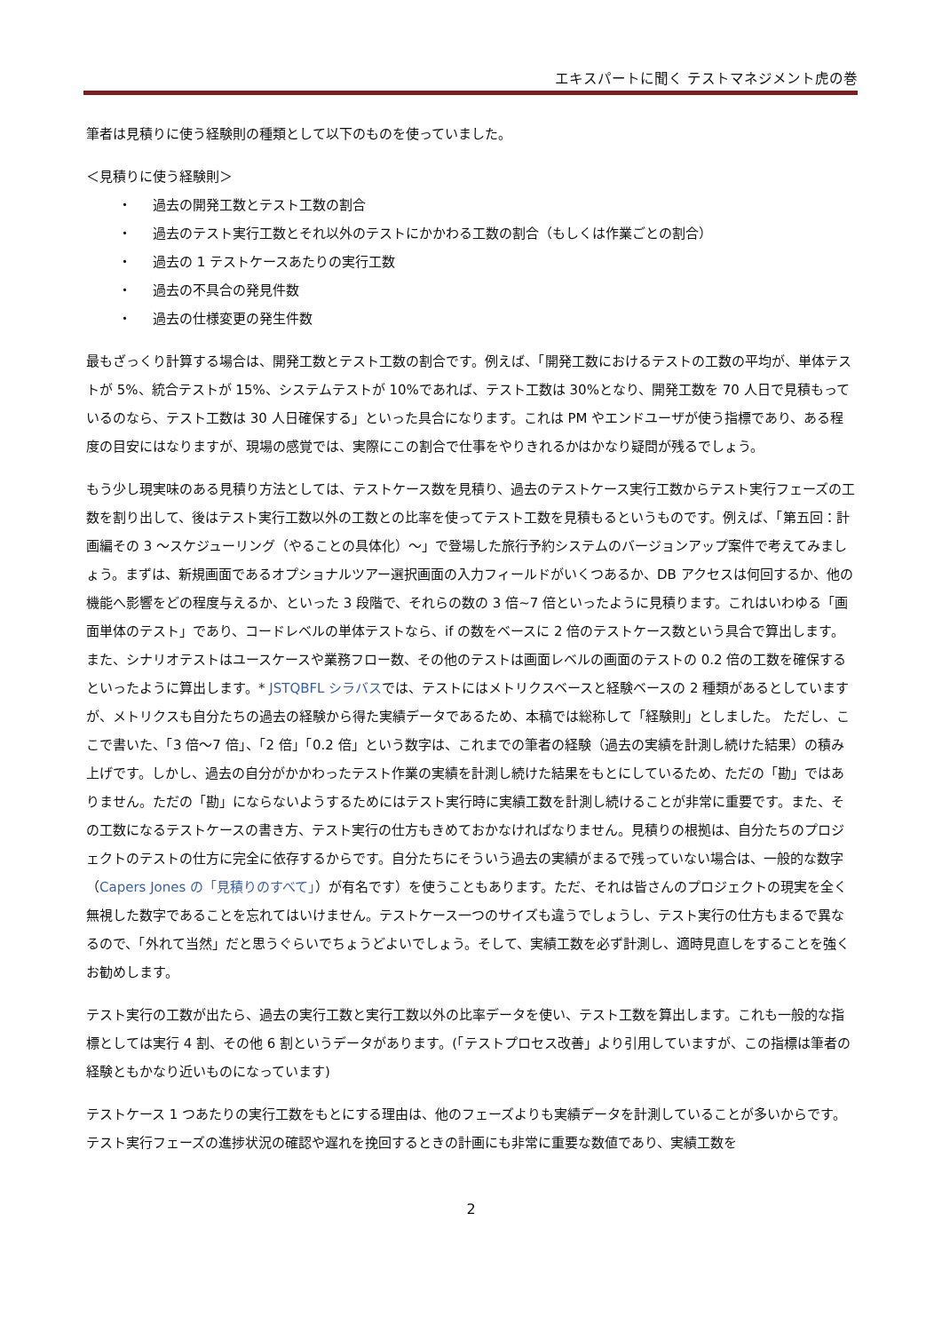エキスパートに聞く テストマネジメント虎の巻
筆者は見積りに使う経験則の種類として以下のものを使っていました。
＜見積りに使う経験則＞
・ 過去の開発工数とテスト工数の割合
・ 過去のテスト実行工数とそれ以外のテストにかかわる工数の割合（もしくは作業ごとの割合）
・ 過去の 1 テストケースあたりの実行工数
・ 過去の不具合の発見件数
・ 過去の仕様変更の発生件数
最もざっくり計算する場合は、開発工数とテスト工数の割合です。例えば、「開発工数におけるテストの工数の平均が、単体テストが 5%、統合テストが 15%、システムテストが 10%であれば、テスト工数は 30%となり、開発工数を 70 人日で見積もっているのなら、テスト工数は 30 人日確保する」といった具合になります。これは PM やエンドユーザが使う指標であり、ある程度の目安にはなりますが、現場の感覚では、実際にこの割合で仕事をやりきれるかはかなり疑問が残るでしょう。
もう少し現実味のある見積り方法としては、テストケース数を見積り、過去のテストケース実行工数からテスト実行フェーズの工数を割り出して、後はテスト実行工数以外の工数との比率を使ってテスト工数を見積もるというものです。例えば、「第五回：計画編その 3 ～スケジューリング（やることの具体化）～」で登場した旅行予約システムのバージョンアップ案件で考えてみましょう。まずは、新規画面であるオプショナルツアー選択画面の入力フィールドがいくつあるか、DB アクセスは何回するか、他の機能へ影響をどの程度与えるか、といった 3 段階で、それらの数の 3 倍~7 倍といったように見積ります。これはいわゆる「画面単体のテスト」であり、コードレベルの単体テストなら、if の数をベースに 2 倍のテストケース数という具合で算出します。また、シナリオテストはユースケースや業務フロー数、その他のテストは画面レベルの画面のテストの 0.2 倍の工数を確保するといったように算出します。* JSTQBFL シラバスでは、テストにはメトリクスベースと経験ベースの 2 種類があるとしていますが、メトリクスも自分たちの過去の経験から得た実績データであるため、本稿では総称して「経験則」としました。 ただし、ここで書いた、「3 倍～7 倍」、「2 倍」「0.2 倍」という数字は、これまでの筆者の経験（過去の実績を計測し続けた結果）の積み上げです。しかし、過去の自分がかかわったテスト作業の実績を計測し続けた結果をもとにしているため、ただの「勘」ではありません。ただの「勘」にならないようするためにはテスト実行時に実績工数を計測し続けることが非常に重要です。また、その工数になるテストケースの書き方、テスト実行の仕方もきめておかなければなりません。見積りの根拠は、自分たちのプロジェクトのテストの仕方に完全に依存するからです。自分たちにそういう過去の実績がまるで残っていない場合は、一般的な数字（Capers Jones の「見積りのすべて」）が有名です）を使うこともあります。ただ、それは皆さんのプロジェクトの現実を全く無視した数字であることを忘れてはいけません。テストケース一つのサイズも違うでしょうし、テスト実行の仕方もまるで異なるので、「外れて当然」だと思うぐらいでちょうどよいでしょう。そして、実績工数を必ず計測し、適時見直しをすることを強くお勧めします。
テスト実行の工数が出たら、過去の実行工数と実行工数以外の比率データを使い、テスト工数を算出します。これも一般的な指標としては実行 4 割、その他 6 割というデータがあります。(「テストプロセス改善」より引用していますが、この指標は筆者の経験ともかなり近いものになっています)
テストケース 1 つあたりの実行工数をもとにする理由は、他のフェーズよりも実績データを計測していることが多いからです。テスト実行フェーズの進捗状況の確認や遅れを挽回するときの計画にも非常に重要な数値であり、実績工数を
2